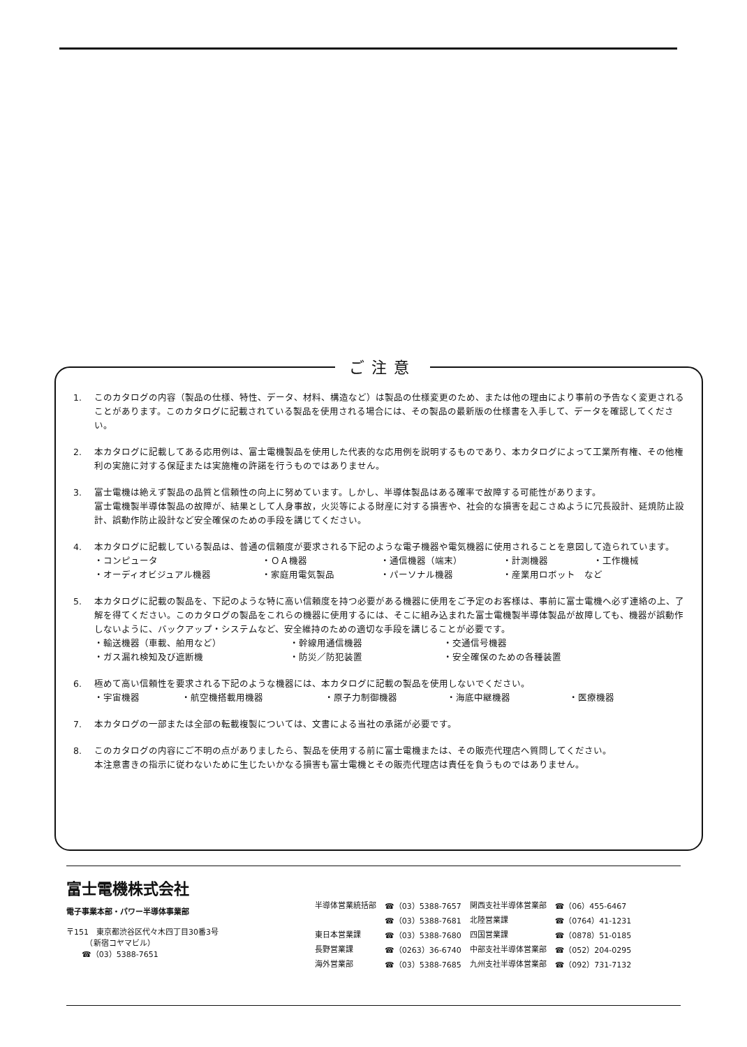ご注意
1. このカタログの内容（製品の仕様、特性、データ、材料、構造など）は製品の仕様変更のため、または他の理由により事前の予告なく変更されることがあります。このカタログに記載されている製品を使用される場合には、その製品の最新版の仕様書を入手して、データを確認してください。
2. 本カタログに記載してある応用例は、富士電機製品を使用した代表的な応用例を説明するものであり、本カタログによって工業所有権、その他権利の実施に対する保証または実施権の許諾を行うものではありません。
3. 富士電機は絶えず製品の品質と信頼性の向上に努めています。しかし、半導体製品はある確率で故障する可能性があります。
富士電機製半導体製品の故障が、結果として人身事故，火災等による財産に対する損害や、社会的な損害を起こさぬように冗長設計、延焼防止設計、誤動作防止設計など安全確保のための手段を講じてください。
4. 本カタログに記載している製品は、普通の信頼度が要求される下記のような電子機器や電気機器に使用されることを意図して造られています。
・コンピュータ ・ＯＡ機器 ・通信機器（端末） ・計測機器 ・工作機械
・オーディオビジュアル機器 ・家庭用電気製品 ・パーソナル機器 ・産業用ロボット　など
5. 本カタログに記載の製品を、下記のような特に高い信頼度を持つ必要がある機器に使用をご予定のお客様は、事前に富士電機へ必ず連絡の上、了解を得てください。このカタログの製品をこれらの機器に使用するには、そこに組み込まれた富士電機製半導体製品が故障しても、機器が誤動作しないように、バックアップ・システムなど、安全維持のための適切な手段を講じることが必要です。
・輸送機器（車載、舶用など） ・幹線用通信機器 ・交通信号機器
・ガス漏れ検知及び遮断機 ・防災／防犯装置 ・安全確保のための各種装置
6. 極めて高い信頼性を要求される下記のような機器には、本カタログに記載の製品を使用しないでください。
・宇宙機器 ・航空機搭載用機器 ・原子力制御機器 ・海底中継機器 ・医療機器
7. 本カタログの一部または全部の転載複製については、文書による当社の承諾が必要です。
8. このカタログの内容にご不明の点がありましたら、製品を使用する前に富士電機または、その販売代理店へ質問してください。
本注意書きの指示に従わないために生じたいかなる損害も富士電機とその販売代理店は責任を負うものではありません。
富士電機株式会社
電子事業本部・パワー半導体事業部
〒151　東京都渋谷区代々木四丁目30番3号
　　　（新宿コヤマビル）
　　☎（03）5388-7651
| 半導体営業統括部 | ☎（03）5388-7657 | 関西支社半導体営業部 | ☎（06）455-6467 |
| | ☎（03）5388-7681 | 北陸営業課 | ☎（0764）41-1231 |
| 東日本営業課 | ☎（03）5388-7680 | 四国営業課 | ☎（0878）51-0185 |
| 長野営業課 | ☎（0263）36-6740 | 中部支社半導体営業部 | ☎（052）204-0295 |
| 海外営業部 | ☎（03）5388-7685 | 九州支社半導体営業部 | ☎（092）731-7132 |